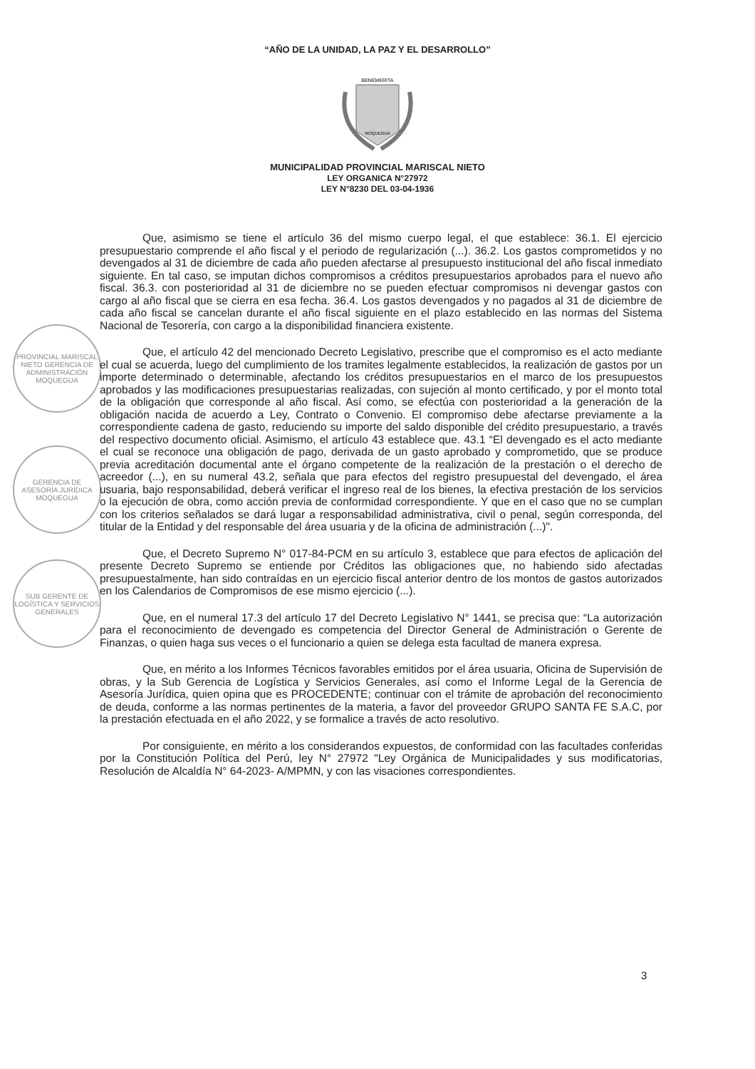“AÑO DE LA UNIDAD, LA PAZ Y EL DESARROLLO”
BENEMERITA
MOQUEGUA
MUNICIPALIDAD PROVINCIAL MARISCAL NIETO
LEY ORGANICA N°27972
LEY N°8230 DEL 03-04-1936
PROVINCIAL MARISCAL NIETO GERENCIA DE ADMINISTRACIÓN MOQUEGUA
GERENCIA DE ASESORÍA JURÍDICA MOQUEGUA
SUB GERENTE DE LOGÍSTICA Y SERVICIOS GENERALES
Que, asimismo se tiene el artículo 36 del mismo cuerpo legal, el que establece: 36.1. El ejercicio presupuestario comprende el año fiscal y el periodo de regularización (...). 36.2. Los gastos comprometidos y no devengados al 31 de diciembre de cada año pueden afectarse al presupuesto institucional del año fiscal inmediato siguiente. En tal caso, se imputan dichos compromisos a créditos presupuestarios aprobados para el nuevo año fiscal. 36.3. con posterioridad al 31 de diciembre no se pueden efectuar compromisos ni devengar gastos con cargo al año fiscal que se cierra en esa fecha. 36.4. Los gastos devengados y no pagados al 31 de diciembre de cada año fiscal se cancelan durante el año fiscal siguiente en el plazo establecido en las normas del Sistema Nacional de Tesorería, con cargo a la disponibilidad financiera existente.
Que, el artículo 42 del mencionado Decreto Legislativo, prescribe que el compromiso es el acto mediante el cual se acuerda, luego del cumplimiento de los tramites legalmente establecidos, la realización de gastos por un importe determinado o determinable, afectando los créditos presupuestarios en el marco de los presupuestos aprobados y las modificaciones presupuestarias realizadas, con sujeción al monto certificado, y por el monto total de la obligación que corresponde al año fiscal. Así como, se efectúa con posterioridad a la generación de la obligación nacida de acuerdo a Ley, Contrato o Convenio. El compromiso debe afectarse previamente a la correspondiente cadena de gasto, reduciendo su importe del saldo disponible del crédito presupuestario, a través del respectivo documento oficial. Asimismo, el artículo 43 establece que. 43.1 “El devengado es el acto mediante el cual se reconoce una obligación de pago, derivada de un gasto aprobado y comprometido, que se produce previa acreditación documental ante el órgano competente de la realización de la prestación o el derecho de acreedor (...), en su numeral 43.2, señala que para efectos del registro presupuestal del devengado, el área usuaria, bajo responsabilidad, deberá verificar el ingreso real de los bienes, la efectiva prestación de los servicios o la ejecución de obra, como acción previa de conformidad correspondiente. Y que en el caso que no se cumplan con los criterios señalados se dará lugar a responsabilidad administrativa, civil o penal, según corresponda, del titular de la Entidad y del responsable del área usuaria y de la oficina de administración (...)".
Que, el Decreto Supremo N° 017-84-PCM en su artículo 3, establece que para efectos de aplicación del presente Decreto Supremo se entiende por Créditos las obligaciones que, no habiendo sido afectadas presupuestalmente, han sido contraídas en un ejercicio fiscal anterior dentro de los montos de gastos autorizados en los Calendarios de Compromisos de ese mismo ejercicio (...).
Que, en el numeral 17.3 del artículo 17 del Decreto Legislativo N° 1441, se precisa que: “La autorización para el reconocimiento de devengado es competencia del Director General de Administración o Gerente de Finanzas, o quien haga sus veces o el funcionario a quien se delega esta facultad de manera expresa.
Que, en mérito a los Informes Técnicos favorables emitidos por el área usuaria, Oficina de Supervisión de obras, y la Sub Gerencia de Logística y Servicios Generales, así como el Informe Legal de la Gerencia de Asesoría Jurídica, quien opina que es PROCEDENTE; continuar con el trámite de aprobación del reconocimiento de deuda, conforme a las normas pertinentes de la materia, a favor del proveedor GRUPO SANTA FE S.A.C, por la prestación efectuada en el año 2022, y se formalice a través de acto resolutivo.
Por consiguiente, en mérito a los considerandos expuestos, de conformidad con las facultades conferidas por la Constitución Política del Perú, ley N° 27972 "Ley Orgánica de Municipalidades y sus modificatorias, Resolución de Alcaldía N° 64-2023- A/MPMN, y con las visaciones correspondientes.
3